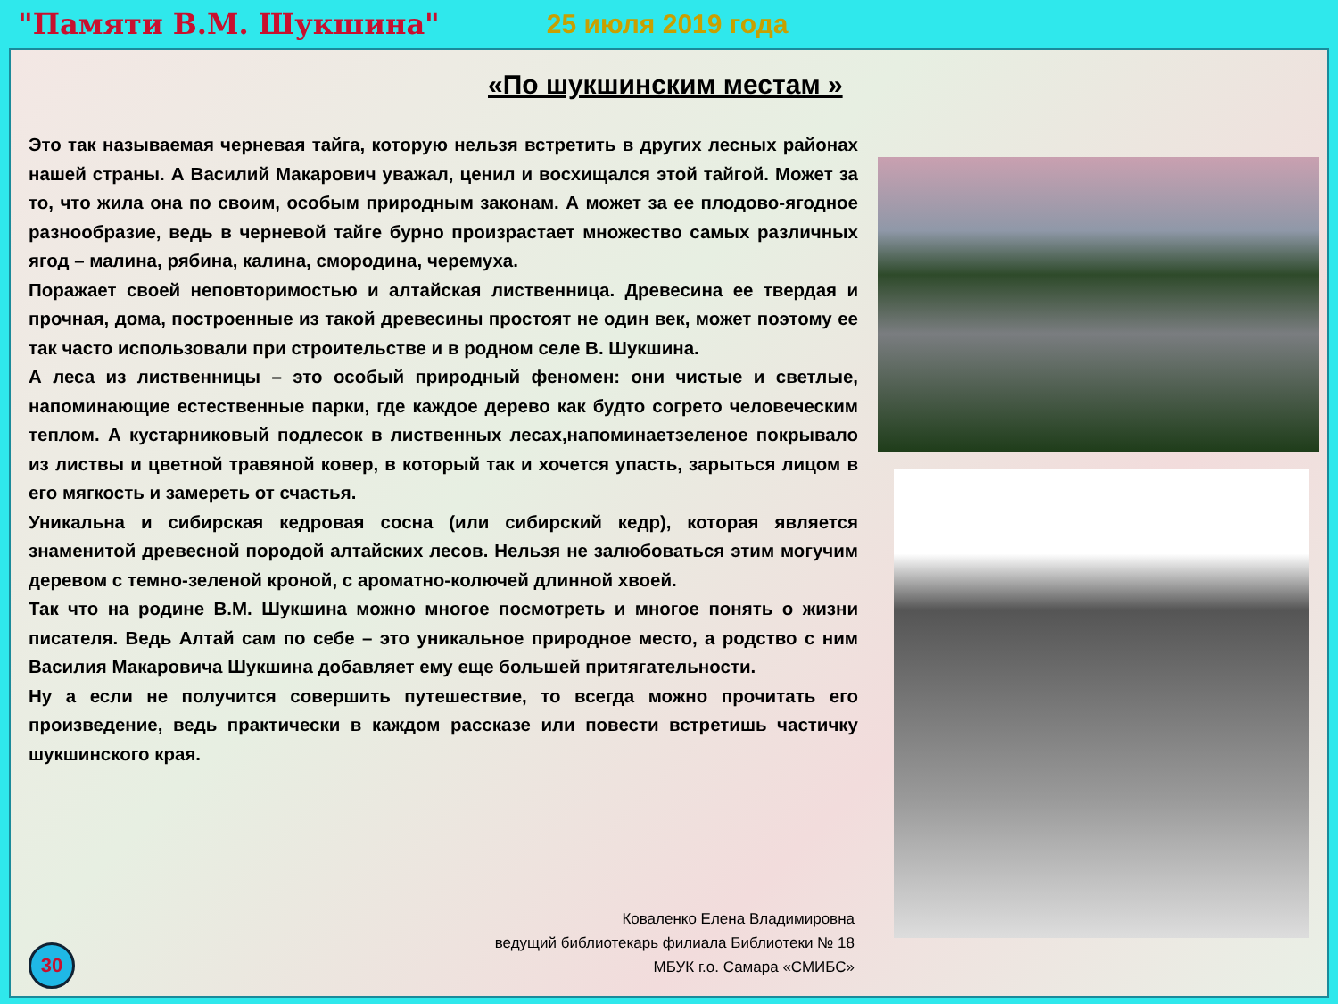"Памяти В.М. Шукшина" 25 июля 2019 года
«По шукшинским местам »
Это так называемая черневая тайга, которую нельзя встретить в других лесных районах нашей страны. А Василий Макарович уважал, ценил и восхищался этой тайгой. Может за то, что жила она по своим, особым природным законам. А может за ее плодово-ягодное разнообразие, ведь в черневой тайге бурно произрастает множество самых различных ягод – малина, рябина, калина, смородина, черемуха.
Поражает своей неповторимостью и алтайская лиственница. Древесина ее твердая и прочная, дома, построенные из такой древесины простоят не один век, может поэтому ее так часто использовали при строительстве и в родном селе В. Шукшина.
А леса из лиственницы – это особый природный феномен: они чистые и светлые, напоминающие естественные парки, где каждое дерево как будто согрето человеческим теплом. А кустарниковый подлесок в лиственных лесах,напоминаетзеленое покрывало из листвы и цветной травяной ковер, в который так и хочется упасть, зарыться лицом в его мягкость и замереть от счастья.
Уникальна и сибирская кедровая сосна (или сибирский кедр), которая является знаменитой древесной породой алтайских лесов. Нельзя не залюбоваться этим могучим деревом с темно-зеленой кроной, с ароматно-колючей длинной хвоей.
Так что на родине В.М. Шукшина можно многое посмотреть и многое понять о жизни писателя. Ведь Алтай сам по себе – это уникальное природное место, а родство с ним Василия Макаровича Шукшина добавляет ему еще большей притягательности.
Ну а если не получится совершить путешествие, то всегда можно прочитать его произведение, ведь практически в каждом рассказе или повести встретишь частичку шукшинского края.
Коваленко Елена Владимировна
ведущий библиотекарь филиала Библиотеки № 18
МБУК г.о. Самара «СМИБС»
30